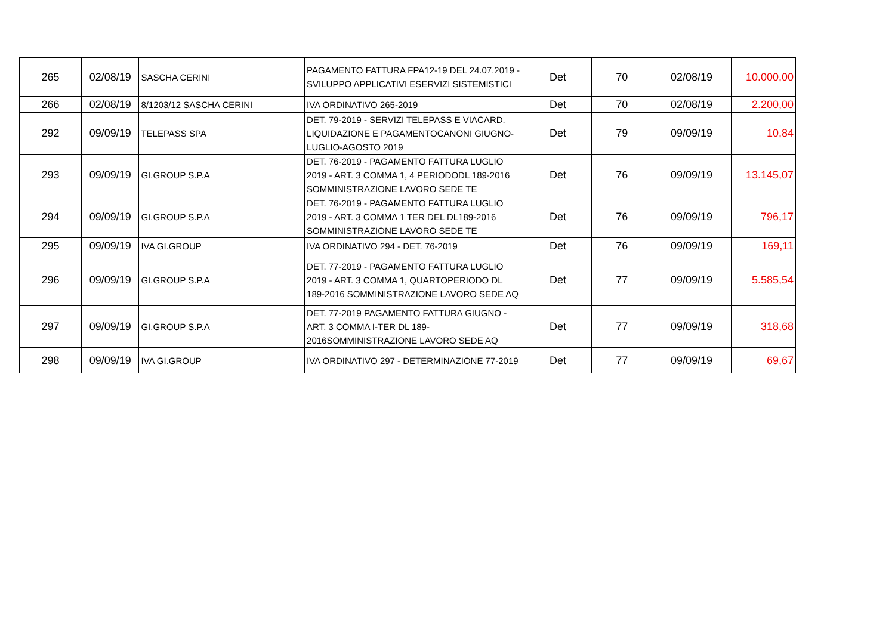| 265 | 02/08/19 | SASCHA CERINI | PAGAMENTO FATTURA FPA12-19 DEL 24.07.2019 - SVILUPPO APPLICATIVI ESERVIZI SISTEMISTICI | Det | 70 | 02/08/19 | 10.000,00 |
| 266 | 02/08/19 | 8/1203/12 SASCHA CERINI | IVA ORDINATIVO 265-2019 | Det | 70 | 02/08/19 | 2.200,00 |
| 292 | 09/09/19 | TELEPASS SPA | DET. 79-2019 - SERVIZI TELEPASS E VIACARD. LIQUIDAZIONE E PAGAMENTOCANONI GIUGNO-LUGLIO-AGOSTO 2019 | Det | 79 | 09/09/19 | 10,84 |
| 293 | 09/09/19 | GI.GROUP S.P.A | DET. 76-2019 - PAGAMENTO FATTURA LUGLIO 2019 - ART. 3 COMMA 1, 4 PERIODODL 189-2016 SOMMINISTRAZIONE LAVORO SEDE TE | Det | 76 | 09/09/19 | 13.145,07 |
| 294 | 09/09/19 | GI.GROUP S.P.A | DET. 76-2019 - PAGAMENTO FATTURA LUGLIO 2019 - ART. 3 COMMA 1 TER DEL DL189-2016 SOMMINISTRAZIONE LAVORO SEDE TE | Det | 76 | 09/09/19 | 796,17 |
| 295 | 09/09/19 | IVA GI.GROUP | IVA ORDINATIVO 294 - DET. 76-2019 | Det | 76 | 09/09/19 | 169,11 |
| 296 | 09/09/19 | GI.GROUP S.P.A | DET. 77-2019 - PAGAMENTO FATTURA LUGLIO 2019 - ART. 3 COMMA 1, QUARTOPERIODO DL 189-2016 SOMMINISTRAZIONE LAVORO SEDE AQ | Det | 77 | 09/09/19 | 5.585,54 |
| 297 | 09/09/19 | GI.GROUP S.P.A | DET. 77-2019 PAGAMENTO FATTURA GIUGNO - ART. 3 COMMA I-TER DL 189-2016SOMMINISTRAZIONE LAVORO SEDE AQ | Det | 77 | 09/09/19 | 318,68 |
| 298 | 09/09/19 | IVA GI.GROUP | IVA ORDINATIVO 297 - DETERMINAZIONE 77-2019 | Det | 77 | 09/09/19 | 69,67 |